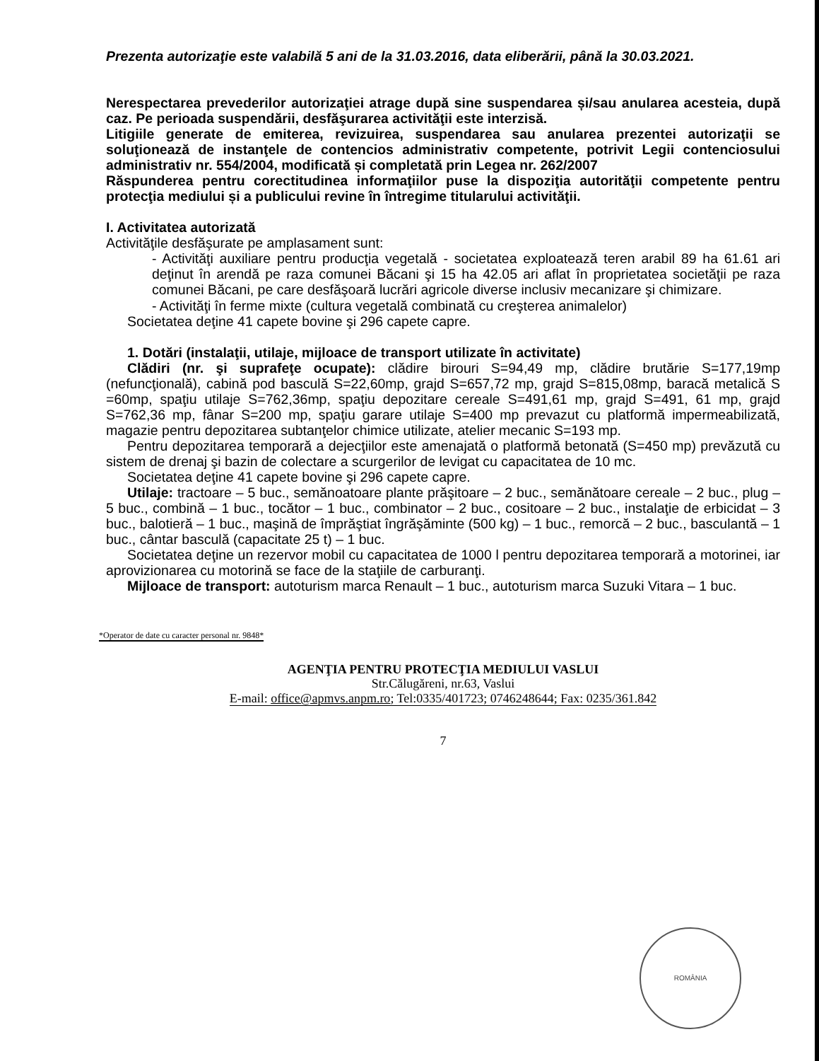Prezenta autorizaţie este valabilă 5 ani de la 31.03.2016, data eliberării, până la 30.03.2021.
Nerespectarea prevederilor autorizaţiei atrage după sine suspendarea și/sau anularea acesteia, după caz. Pe perioada suspendării, desfăşurarea activităţii este interzisă.
Litigiile generate de emiterea, revizuirea, suspendarea sau anularea prezentei autorizaţii se soluţionează de instanţele de contencios administrativ competente, potrivit Legii contenciosului administrativ nr. 554/2004, modificată și completată prin Legea nr. 262/2007
Răspunderea pentru corectitudinea informaţiilor puse la dispoziţia autorităţii competente pentru protecţia mediului și a publicului revine în întregime titularului activităţii.
I. Activitatea autorizată
Activităţile desfăşurate pe amplasament sunt:
- Activităţi auxiliare pentru producţia vegetală - societatea exploatează teren arabil 89 ha 61.61 ari deţinut în arendă pe raza comunei Băcani şi 15 ha 42.05 ari aflat în proprietatea societăţii pe raza comunei Băcani, pe care desfăşoară lucrări agricole diverse inclusiv mecanizare şi chimizare.
- Activităţi în ferme mixte (cultura vegetală combinată cu creşterea animalelor)
Societatea deţine 41 capete bovine şi 296 capete capre.
1. Dotări (instalaţii, utilaje, mijloace de transport utilizate în activitate)
Clădiri (nr. şi suprafeţe ocupate): clădire birouri S=94,49 mp, clădire brutărie S=177,19mp (nefuncţională), cabină pod basculă S=22,60mp, grajd S=657,72 mp, grajd S=815,08mp, baracă metalică S =60mp, spaţiu utilaje S=762,36mp, spaţiu depozitare cereale S=491,61 mp, grajd S=491, 61 mp, grajd S=762,36 mp, fânar S=200 mp, spaţiu garare utilaje S=400 mp prevazut cu platformă impermeabilizată, magazie pentru depozitarea subtanţelor chimice utilizate, atelier mecanic S=193 mp.
Pentru depozitarea temporară a dejecţiilor este amenajată o platformă betonată (S=450 mp) prevăzută cu sistem de drenaj şi bazin de colectare a scurgerilor de levigat cu capacitatea de 10 mc.
Societatea deţine 41 capete bovine şi 296 capete capre.
Utilaje: tractoare – 5 buc., semănoatoare plante prăşitoare – 2 buc., semănătoare cereale – 2 buc., plug – 5 buc., combină – 1 buc., tocător – 1 buc., combinator – 2 buc., cositoare – 2 buc., instalaţie de erbicidat – 3 buc., balotieră – 1 buc., maşină de împrăştiat îngrăşăminte (500 kg) – 1 buc., remorcă – 2 buc., basculantă – 1 buc., cântar basculă (capacitate 25 t) – 1 buc.
Societatea deţine un rezervor mobil cu capacitatea de 1000 l pentru depozitarea temporară a motorinei, iar aprovizionarea cu motorină se face de la staţiile de carburanţi.
Mijloace de transport: autoturism marca Renault – 1 buc., autoturism marca Suzuki Vitara – 1 buc.
*Operator de date cu caracter personal nr. 9848*
AGENŢIA PENTRU PROTECŢIA MEDIULUI VASLUI
Str.Călugăreni, nr.63, Vaslui
E-mail: office@apmvs.anpm.ro; Tel:0335/401723; 0746248644; Fax: 0235/361.842
7
ROMÂNIA